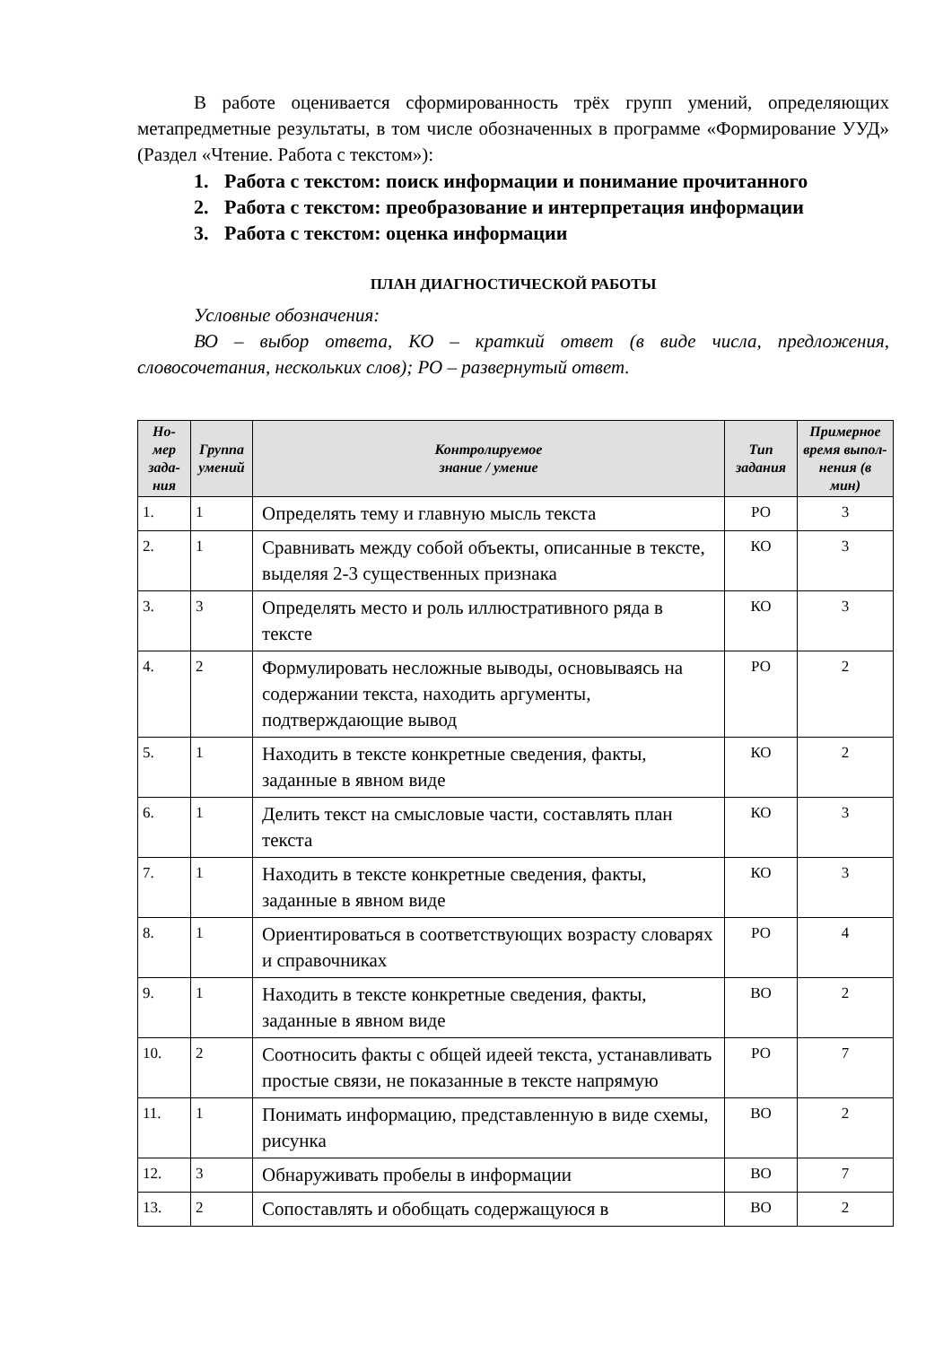В работе оценивается сформированность трёх групп умений, определяющих метапредметные результаты, в том числе обозначенных в программе «Формирование УУД» (Раздел «Чтение. Работа с текстом»):
1. Работа с текстом: поиск информации и понимание прочитанного
2. Работа с текстом: преобразование и интерпретация информации
3. Работа с текстом: оценка информации
ПЛАН ДИАГНОСТИЧЕСКОЙ РАБОТЫ
Условные обозначения:
ВО – выбор ответа, КО – краткий ответ (в виде числа, предложения, словосочетания, нескольких слов); РО – развернутый ответ.
| Но-мер зада-ния | Группа умений | Контролируемое знание / умение | Тип задания | Примерное время выпол-нения (в мин) |
| --- | --- | --- | --- | --- |
| 1. | 1 | Определять тему и главную мысль текста | РО | 3 |
| 2. | 1 | Сравнивать между собой объекты, описанные в тексте, выделяя 2-3 существенных признака | КО | 3 |
| 3. | 3 | Определять место и роль иллюстративного ряда в тексте | КО | 3 |
| 4. | 2 | Формулировать несложные выводы, основываясь на содержании текста, находить аргументы, подтверждающие вывод | РО | 2 |
| 5. | 1 | Находить в тексте конкретные сведения, факты, заданные в явном виде | КО | 2 |
| 6. | 1 | Делить текст на смысловые части, составлять план текста | КО | 3 |
| 7. | 1 | Находить в тексте конкретные сведения, факты, заданные в явном виде | КО | 3 |
| 8. | 1 | Ориентироваться в соответствующих возрасту словарях и справочниках | РО | 4 |
| 9. | 1 | Находить в тексте конкретные сведения, факты, заданные в явном виде | ВО | 2 |
| 10. | 2 | Соотносить факты с общей идеей текста, устанавливать простые связи, не показанные в тексте напрямую | РО | 7 |
| 11. | 1 | Понимать информацию, представленную в виде схемы, рисунка | ВО | 2 |
| 12. | 3 | Обнаруживать пробелы в информации | ВО | 7 |
| 13. | 2 | Сопоставлять и обобщать содержащуюся в | ВО | 2 |